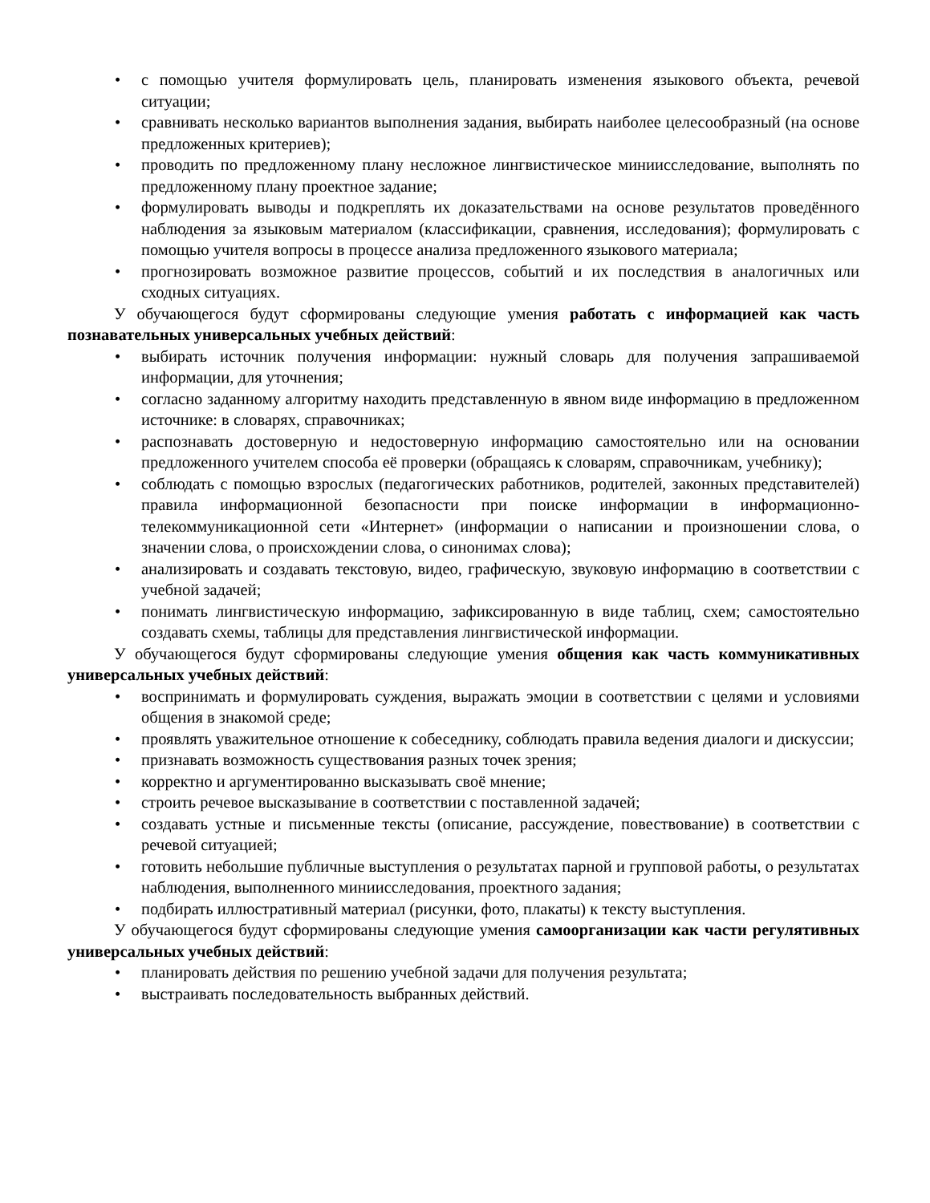• с помощью учителя формулировать цель, планировать изменения языкового объекта, речевой ситуации;
• сравнивать несколько вариантов выполнения задания, выбирать наиболее целесообразный (на основе предложенных критериев);
• проводить по предложенному плану несложное лингвистическое миниисследование, выполнять по предложенному плану проектное задание;
• формулировать выводы и подкреплять их доказательствами на основе результатов проведённого наблюдения за языковым материалом (классификации, сравнения, исследования); формулировать с помощью учителя вопросы в процессе анализа предложенного языкового материала;
• прогнозировать возможное развитие процессов, событий и их последствия в аналогичных или сходных ситуациях.
У обучающегося будут сформированы следующие умения работать с информацией как часть познавательных универсальных учебных действий:
• выбирать источник получения информации: нужный словарь для получения запрашиваемой информации, для уточнения;
• согласно заданному алгоритму находить представленную в явном виде информацию в предложенном источнике: в словарях, справочниках;
• распознавать достоверную и недостоверную информацию самостоятельно или на основании предложенного учителем способа её проверки (обращаясь к словарям, справочникам, учебнику);
• соблюдать с помощью взрослых (педагогических работников, родителей, законных представителей) правила информационной безопасности при поиске информации в информационно-телекоммуникационной сети «Интернет» (информации о написании и произношении слова, о значении слова, о происхождении слова, о синонимах слова);
• анализировать и создавать текстовую, видео, графическую, звуковую информацию в соответствии с учебной задачей;
• понимать лингвистическую информацию, зафиксированную в виде таблиц, схем; самостоятельно создавать схемы, таблицы для представления лингвистической информации.
У обучающегося будут сформированы следующие умения общения как часть коммуникативных универсальных учебных действий:
• воспринимать и формулировать суждения, выражать эмоции в соответствии с целями и условиями общения в знакомой среде;
• проявлять уважительное отношение к собеседнику, соблюдать правила ведения диалоги и дискуссии;
• признавать возможность существования разных точек зрения;
• корректно и аргументированно высказывать своё мнение;
• строить речевое высказывание в соответствии с поставленной задачей;
• создавать устные и письменные тексты (описание, рассуждение, повествование) в соответствии с речевой ситуацией;
• готовить небольшие публичные выступления о результатах парной и групповой работы, о результатах наблюдения, выполненного миниисследования, проектного задания;
• подбирать иллюстративный материал (рисунки, фото, плакаты) к тексту выступления.
У обучающегося будут сформированы следующие умения самоорганизации как части регулятивных универсальных учебных действий:
• планировать действия по решению учебной задачи для получения результата;
• выстраивать последовательность выбранных действий.